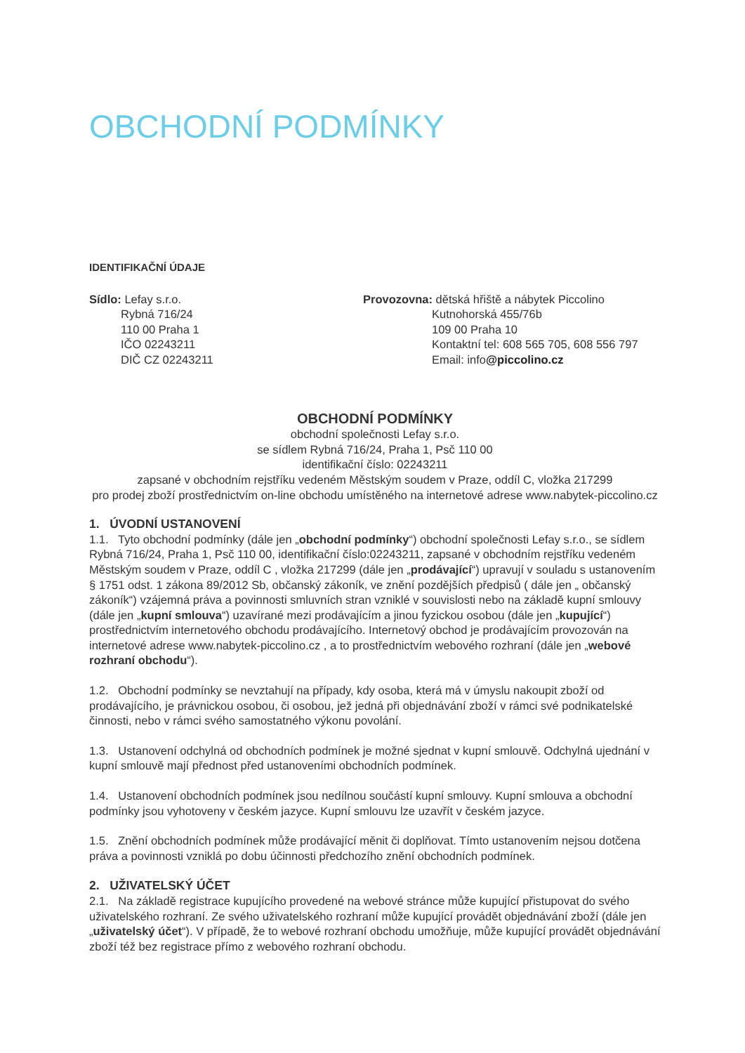OBCHODNÍ PODMÍNKY
IDENTIFIKAČNÍ ÚDAJE
Sídlo: Lefay s.r.o.
Rybná 716/24
110 00 Praha 1
IČO 02243211
DIČ CZ 02243211
Provozovna: dětská hřiště a nábytek Piccolino
Kutnohorská 455/76b
109 00 Praha 10
Kontaktní tel: 608 565 705, 608 556 797
Email: info@piccolino.cz
OBCHODNÍ PODMÍNKY
obchodní společnosti Lefay s.r.o.
se sídlem Rybná 716/24, Praha 1, Psč 110 00
identifikační číslo: 02243211
zapsané v obchodním rejstříku vedeném Městským soudem v Praze, oddíl C, vložka 217299
pro prodej zboží prostřednictvím on-line obchodu umístěného na internetové adrese www.nabytek-piccolino.cz
1. ÚVODNÍ USTANOVENÍ
1.1. Tyto obchodní podmínky (dále jen „obchodní podmínky“) obchodní společnosti Lefay s.r.o., se sídlem Rybná 716/24, Praha 1, Psč 110 00, identifikační číslo:02243211, zapsané v obchodním rejstříku vedeném Městským soudem v Praze, oddíl C , vložka 217299 (dále jen „prodávající“) upravují v souladu s ustanovením § 1751 odst. 1 zákona 89/2012 Sb, občanský zákoník, ve znění pozdějších předpisů ( dále jen „ občanský zákoník“) vzájemná práva a povinnosti smluvních stran vzniklé v souvislosti nebo na základě kupní smlouvy (dále jen „kupní smlouva“) uzavírané mezi prodávajícím a jinou fyzickou osobou (dále jen „kupující“) prostřednictvím internetového obchodu prodávajícího. Internetový obchod je prodávajícím provozován na internetové adrese www.nabytek-piccolino.cz , a to prostřednictvím webového rozhraní (dále jen „webové rozhraní obchodu“).
1.2. Obchodní podmínky se nevztahují na případy, kdy osoba, která má v úmyslu nakoupit zboží od prodávajícího, je právnickou osobou, či osobou, jež jedná při objednávání zboží v rámci své podnikatelské činnosti, nebo v rámci svého samostatného výkonu povolání.
1.3. Ustanovení odchylná od obchodních podmínek je možné sjednat v kupní smlouvě. Odchylná ujednání v kupní smlouvě mají přednost před ustanoveními obchodních podmínek.
1.4. Ustanovení obchodních podmínek jsou nedílnou součástí kupní smlouvy. Kupní smlouva a obchodní podmínky jsou vyhotoveny v českém jazyce. Kupní smlouvu lze uzavřít v českém jazyce.
1.5. Znění obchodních podmínek může prodávající měnit či doplňovat. Tímto ustanovením nejsou dotčena práva a povinnosti vzniklá po dobu účinnosti předchozího znění obchodních podmínek.
2. UŽIVATELSKÝ ÚČET
2.1. Na základě registrace kupujícího provedené na webové stránce může kupující přistupovat do svého uživatelského rozhraní. Ze svého uživatelského rozhraní může kupující provádět objednávání zboží (dále jen „uživatelský účet“). V případě, že to webové rozhraní obchodu umožňuje, může kupující provádět objednávání zboží též bez registrace přímo z webového rozhraní obchodu.